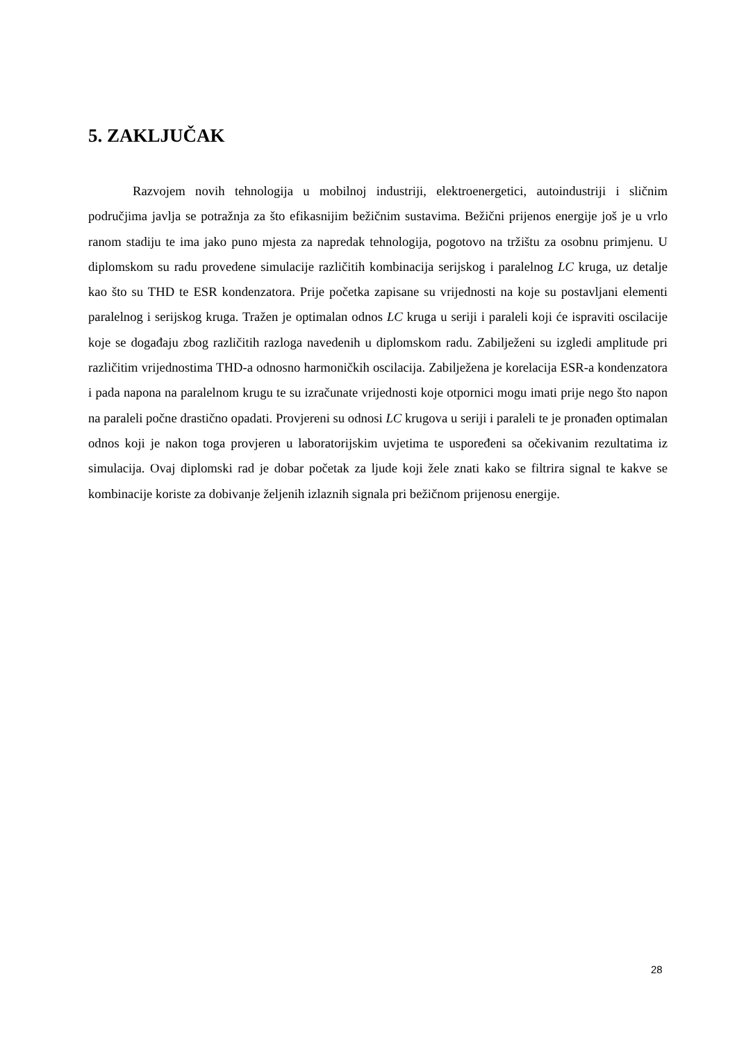5. ZAKLJUČAK
Razvojem novih tehnologija u mobilnoj industriji, elektroenergetici, autoindustriji i sličnim područjima javlja se potražnja za što efikasnijim bežičnim sustavima. Bežični prijenos energije još je u vrlo ranom stadiju te ima jako puno mjesta za napredak tehnologija, pogotovo na tržištu za osobnu primjenu. U diplomskom su radu provedene simulacije različitih kombinacija serijskog i paralelnog LC kruga, uz detalje kao što su THD te ESR kondenzatora. Prije početka zapisane su vrijednosti na koje su postavljani elementi paralelnog i serijskog kruga. Tražen je optimalan odnos LC kruga u seriji i paraleli koji će ispraviti oscilacije koje se događaju zbog različitih razloga navedenih u diplomskom radu. Zabilježeni su izgledi amplitude pri različitim vrijednostima THD-a odnosno harmoničkih oscilacija. Zabilježena je korelacija ESR-a kondenzatora i pada napona na paralelnom krugu te su izračunate vrijednosti koje otpornici mogu imati prije nego što napon na paraleli počne drastično opadati. Provjereni su odnosi LC krugova u seriji i paraleli te je pronađen optimalan odnos koji je nakon toga provjeren u laboratorijskim uvjetima te uspoređeni sa očekivanim rezultatima iz simulacija. Ovaj diplomski rad je dobar početak za ljude koji žele znati kako se filtrira signal te kakve se kombinacije koriste za dobivanje željenih izlaznih signala pri bežičnom prijenosu energije.
28